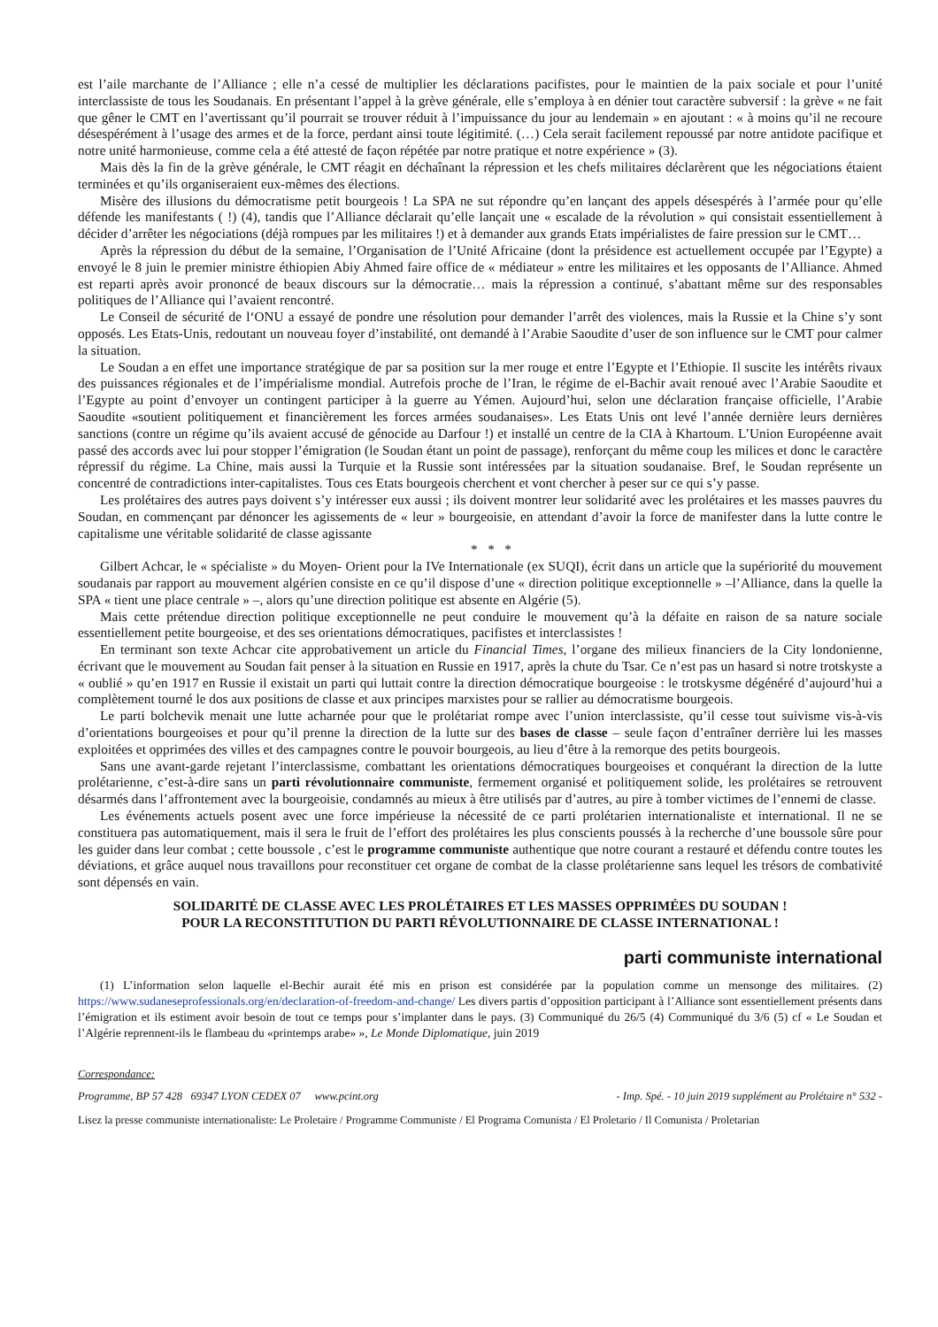est l’aile marchante de l’Alliance ; elle n’a cessé de multiplier les déclarations pacifistes, pour le maintien de la paix sociale et pour l’unité interclassiste de tous les Soudanais. En présentant l’appel à la grève générale, elle s’employa à en dénier tout caractère subversif : la grève « ne fait que gêner le CMT en l’avertissant qu’il pourrait se trouver réduit à l’impuissance du jour au lendemain » en ajoutant : « à moins qu’il ne recoure désespérément à l’usage des armes et de la force, perdant ainsi toute légitimité. (…) Cela serait facilement repoussé par notre antidote pacifique et notre unité harmonieuse, comme cela a été attesté de façon répétée par notre pratique et notre expérience » (3).
Mais dès la fin de la grève générale, le CMT réagit en déchaînant la répression et les chefs militaires déclarèrent que les négociations étaient terminées et qu’ils organiseraient eux-mêmes des élections.
Misère des illusions du démocratisme petit bourgeois ! La SPA ne sut répondre qu’en lançant des appels désespérés à l’armée pour qu’elle défende les manifestants ( !) (4), tandis que l’Alliance déclarait qu’elle lançait une « escalade de la révolution » qui consistait essentiellement à décider d’arrêter les négociations (déjà rompues par les militaires !) et à demander aux grands Etats impérialistes de faire pression sur le CMT…
Après la répression du début de la semaine, l’Organisation de l’Unité Africaine (dont la présidence est actuellement occupée par l’Egypte) a envoyé le 8 juin le premier ministre éthiopien Abiy Ahmed faire office de « médiateur » entre les militaires et les opposants de l’Alliance. Ahmed est reparti après avoir prononcé de beaux discours sur la démocratie… mais la répression a continué, s’abattant même sur des responsables politiques de l’Alliance qui l’avaient rencontré.
Le Conseil de sécurité de l‘ONU a essayé de pondre une résolution pour demander l’arrêt des violences, mais la Russie et la Chine s’y sont opposés. Les Etats-Unis, redoutant un nouveau foyer d’instabilité, ont demandé à l’Arabie Saoudite d’user de son influence sur le CMT pour calmer la situation.
Le Soudan a en effet une importance stratégique de par sa position sur la mer rouge et entre l’Egypte et l’Ethiopie. Il suscite les intérêts rivaux des puissances régionales et de l’impérialisme mondial. Autrefois proche de l’Iran, le régime de el-Bachir avait renoué avec l’Arabie Saoudite et l’Egypte au point d’envoyer un contingent participer à la guerre au Yémen. Aujourd’hui, selon une déclaration française officielle, l’Arabie Saoudite «soutient politiquement et financièrement les forces armées soudanaises». Les Etats Unis ont levé l’année dernière leurs dernières sanctions (contre un régime qu’ils avaient accusé de génocide au Darfour !) et installé un centre de la CIA à Khartoum. L’Union Européenne avait passé des accords avec lui pour stopper l’émigration (le Soudan étant un point de passage), renforçant du même coup les milices et donc le caractère répressif du régime. La Chine, mais aussi la Turquie et la Russie sont intéressées par la situation soudanaise. Bref, le Soudan représente un concentré de contradictions inter-capitalistes. Tous ces Etats bourgeois cherchent et vont chercher à peser sur ce qui s’y passe.
Les prolétaires des autres pays doivent s’y intéresser eux aussi ; ils doivent montrer leur solidarité avec les prolétaires et les masses pauvres du Soudan, en commençant par dénoncer les agissements de « leur » bourgeoisie, en attendant d’avoir la force de manifester dans la lutte contre le capitalisme une véritable solidarité de classe agissante
* * *
Gilbert Achcar, le « spécialiste » du Moyen- Orient pour la IVe Internationale (ex SUQI), écrit dans un article que la supériorité du mouvement soudanais par rapport au mouvement algérien consiste en ce qu’il dispose d’une « direction politique exceptionnelle » –l’Alliance, dans la quelle la SPA « tient une place centrale » –, alors qu’une direction politique est absente en Algérie (5).
Mais cette prétendue direction politique exceptionnelle ne peut conduire le mouvement qu’à la défaite en raison de sa nature sociale essentiellement petite bourgeoise, et des ses orientations démocratiques, pacifistes et interclassistes !
En terminant son texte Achcar cite approbativement un article du Financial Times, l’organe des milieux financiers de la City londonienne, écrivant que le mouvement au Soudan fait penser à la situation en Russie en 1917, après la chute du Tsar. Ce n’est pas un hasard si notre trotskyste a « oublié » qu’en 1917 en Russie il existait un parti qui luttait contre la direction démocratique bourgeoise : le trotskysme dégénéré d’aujourd’hui a complètement tourné le dos aux positions de classe et aux principes marxistes pour se rallier au démocratisme bourgeois.
Le parti bolchevik menait une lutte acharnée pour que le prolétariat rompe avec l’union interclassiste, qu’il cesse tout suivisme vis-à-vis d’orientations bourgeoises et pour qu’il prenne la direction de la lutte sur des bases de classe – seule façon d’entraîner derrière lui les masses exploitées et opprimées des villes et des campagnes contre le pouvoir bourgeois, au lieu d’être à la remorque des petits bourgeois.
Sans une avant-garde rejetant l’interclassisme, combattant les orientations démocratiques bourgeoises et conquérant la direction de la lutte prolétarienne, c’est-à-dire sans un parti révolutionnaire communiste, fermement organisé et politiquement solide, les prolétaires se retrouvent désarmés dans l’affrontement avec la bourgeoisie, condamnés au mieux à être utilisés par d’autres, au pire à tomber victimes de l’ennemi de classe.
Les événements actuels posent avec une force impérieuse la nécessité de ce parti prolétarien internationaliste et international. Il ne se constituera pas automatiquement, mais il sera le fruit de l’effort des prolétaires les plus conscients poussés à la recherche d’une boussole sûre pour les guider dans leur combat ; cette boussole , c’est le programme communiste authentique que notre courant a restauré et défendu contre toutes les déviations, et grâce auquel nous travaillons pour reconstituer cet organe de combat de la classe prolétarienne sans lequel les trésors de combativité sont dépensés en vain.
SOLIDARITÉ DE CLASSE AVEC LES PROLÉTAIRES ET LES MASSES OPPRIMÉES DU SOUDAN !
POUR LA RECONSTITUTION DU PARTI RÉVOLUTIONNAIRE DE CLASSE INTERNATIONAL !
parti communiste international
(1) L’information selon laquelle el-Bechir aurait été mis en prison est considérée par la population comme un mensonge des militaires. (2) https://www.sudaneseprofessionals.org/en/declaration-of-freedom-and-change/ Les divers partis d’opposition participant à l’Alliance sont essentiellement présents dans l’émigration et ils estiment avoir besoin de tout ce temps pour s’implanter dans le pays. (3) Communiqué du 26/5 (4) Communiqué du 3/6 (5) cf « Le Soudan et l’Algérie reprennent-ils le flambeau du «printemps arabe» », Le Monde Diplomatique, juin 2019
Correspondance:
Programme, BP 57 428 69347 LYON CEDEX 07 www.pcint.org - Imp. Spé. - 10 juin 2019 supplément au Prolétaire n° 532 -
Lisez la presse communiste internationaliste: Le Proletaire / Programme Communiste / El Programa Comunista / El Proletario / Il Comunista / Proletarian